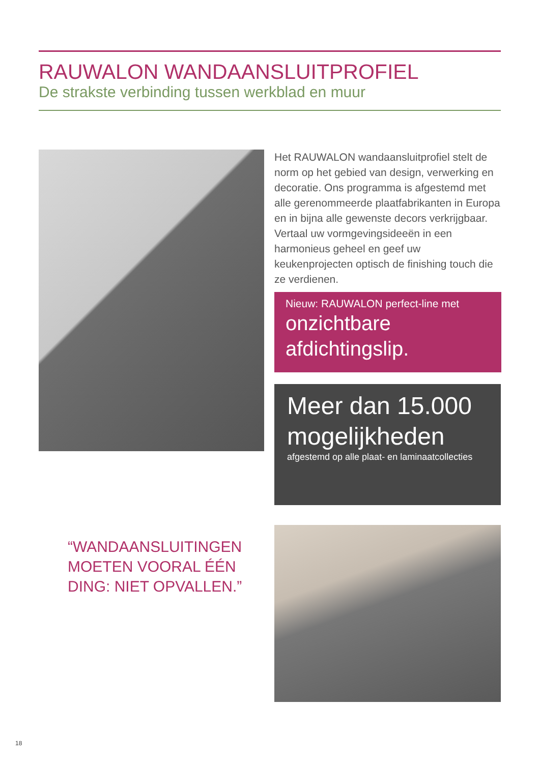RAUWALON WANDAANSLUITPROFIEL
De strakste verbinding tussen werkblad en muur
Het RAUWALON wandaansluitprofiel stelt de norm op het gebied van design, verwerking en decoratie. Ons programma is afgestemd met alle gerenom­meerde plaatfabrikanten in Europa en in bijna alle gewenste decors verkrijgbaar. Vertaal uw vormge­vingsideeën in een harmonieus geheel en geef uw keukenprojecten optisch de finishing touch die ze verdienen.
Nieuw: RAUWALON perfect-line met
onzichtbare
afdichtingslip.
Meer dan 15.000
mogelijkheden
afgestemd op alle plaat- en laminaatcollecties
“WANDAANSLUITINGEN
MOETEN VOORAL ÉÉN
DING: NIET OPVALLEN.”
18